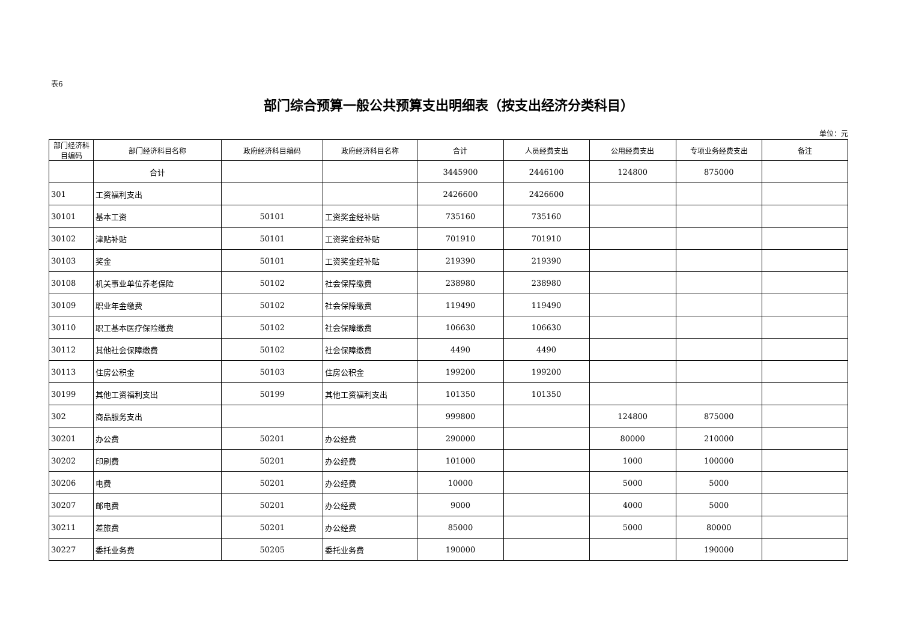表6
部门综合预算一般公共预算支出明细表（按支出经济分类科目）
单位：元
| 部门经济科目编码 | 部门经济科目名称 | 政府经济科目编码 | 政府经济科目名称 | 合计 | 人员经费支出 | 公用经费支出 | 专项业务经费支出 | 备注 |
| --- | --- | --- | --- | --- | --- | --- | --- | --- |
| | 合计 | | | 3445900 | 2446100 | 124800 | 875000 | |
| 301 | 工资福利支出 | | | 2426600 | 2426600 | | | |
| 30101 | 基本工资 | 50101 | 工资奖金经补贴 | 735160 | 735160 | | | |
| 30102 | 津贴补贴 | 50101 | 工资奖金经补贴 | 701910 | 701910 | | | |
| 30103 | 奖金 | 50101 | 工资奖金经补贴 | 219390 | 219390 | | | |
| 30108 | 机关事业单位养老保险 | 50102 | 社会保障缴费 | 238980 | 238980 | | | |
| 30109 | 职业年金缴费 | 50102 | 社会保障缴费 | 119490 | 119490 | | | |
| 30110 | 职工基本医疗保险缴费 | 50102 | 社会保障缴费 | 106630 | 106630 | | | |
| 30112 | 其他社会保障缴费 | 50102 | 社会保障缴费 | 4490 | 4490 | | | |
| 30113 | 住房公积金 | 50103 | 住房公积金 | 199200 | 199200 | | | |
| 30199 | 其他工资福利支出 | 50199 | 其他工资福利支出 | 101350 | 101350 | | | |
| 302 | 商品服务支出 | | | 999800 | | 124800 | 875000 | |
| 30201 | 办公费 | 50201 | 办公经费 | 290000 | | 80000 | 210000 | |
| 30202 | 印刷费 | 50201 | 办公经费 | 101000 | | 1000 | 100000 | |
| 30206 | 电费 | 50201 | 办公经费 | 10000 | | 5000 | 5000 | |
| 30207 | 邮电费 | 50201 | 办公经费 | 9000 | | 4000 | 5000 | |
| 30211 | 差旅费 | 50201 | 办公经费 | 85000 | | 5000 | 80000 | |
| 30227 | 委托业务费 | 50205 | 委托业务费 | 190000 | | | 190000 | |